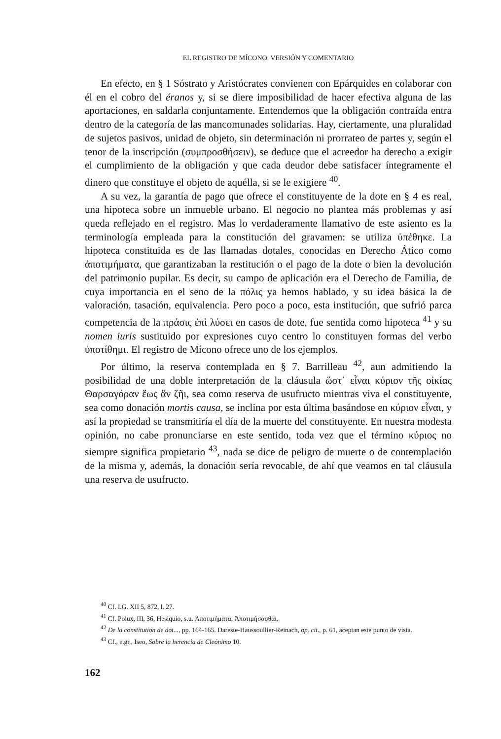EL REGISTRO DE MÍCONO. VERSIÓN Y COMENTARIO
En efecto, en § 1 Sóstrato y Aristócrates convienen con Epárquides en colaborar con él en el cobro del éranos y, si se diere imposibilidad de hacer efectiva alguna de las aportaciones, en saldarla conjuntamente. Entendemos que la obligación contraída entra dentro de la categoría de las mancomunades solidarias. Hay, ciertamente, una pluralidad de sujetos pasivos, unidad de objeto, sin determinación ni prorrateo de partes y, según el tenor de la inscripción (συμπροσθήσειν), se deduce que el acreedor ha derecho a exigir el cumplimiento de la obligación y que cada deudor debe satisfacer íntegramente el dinero que constituye el objeto de aquélla, si se le exigiere <sup>40</sup>.
A su vez, la garantía de pago que ofrece el constituyente de la dote en § 4 es real, una hipoteca sobre un inmueble urbano. El negocio no plantea más problemas y así queda reflejado en el registro. Mas lo verdaderamente llamativo de este asiento es la terminología empleada para la constitución del gravamen: se utiliza ὑπέθηκε. La hipoteca constituida es de las llamadas dotales, conocidas en Derecho Ático como ἀποτιμήματα, que garantizaban la restitución o el pago de la dote o bien la devolución del patrimonio pupilar. Es decir, su campo de aplicación era el Derecho de Familia, de cuya importancia en el seno de la πόλις ya hemos hablado, y su idea básica la de valoración, tasación, equivalencia. Pero poco a poco, esta institución, que sufrió parca competencia de la πράσις ἐπὶ λύσει en casos de dote, fue sentida como hipoteca <sup>41</sup> y su nomen iuris sustituido por expresiones cuyo centro lo constituyen formas del verbo ὑποτίθημι. El registro de Mícono ofrece uno de los ejemplos.
Por último, la reserva contemplada en § 7. Barrilleau <sup>42</sup>, aun admitiendo la posibilidad de una doble interpretación de la cláusula ὥστ᾽ εἶναι κύριον τῆς οἰκίας Θαρσαγόραν ἕως ἂν ζῆι, sea como reserva de usufructo mientras viva el constituyente, sea como donación mortis causa, se inclina por esta última basándose en κύριον εἶναι, y así la propiedad se transmitiría el día de la muerte del constituyente. En nuestra modesta opinión, no cabe pronunciarse en este sentido, toda vez que el término κύριος no siempre significa propietario <sup>43</sup>, nada se dice de peligro de muerte o de contemplación de la misma y, además, la donación sería revocable, de ahí que veamos en tal cláusula una reserva de usufructo.
<sup>40</sup> Cf. I.G. XII 5, 872, l. 27.
<sup>41</sup> Cf. Polux, III, 36, Hesiquio, s.u. Ἀποτιμήματα, Ἀποτιμήσασθαι.
<sup>42</sup> De la constitution de dot..., pp. 164-165. Dareste-Haussoullier-Reinach, op. cit., p. 61, aceptan este punto de vista.
<sup>43</sup> Cf., e.gr., Iseo, Sobre la herencia de Cleónimo 10.
162